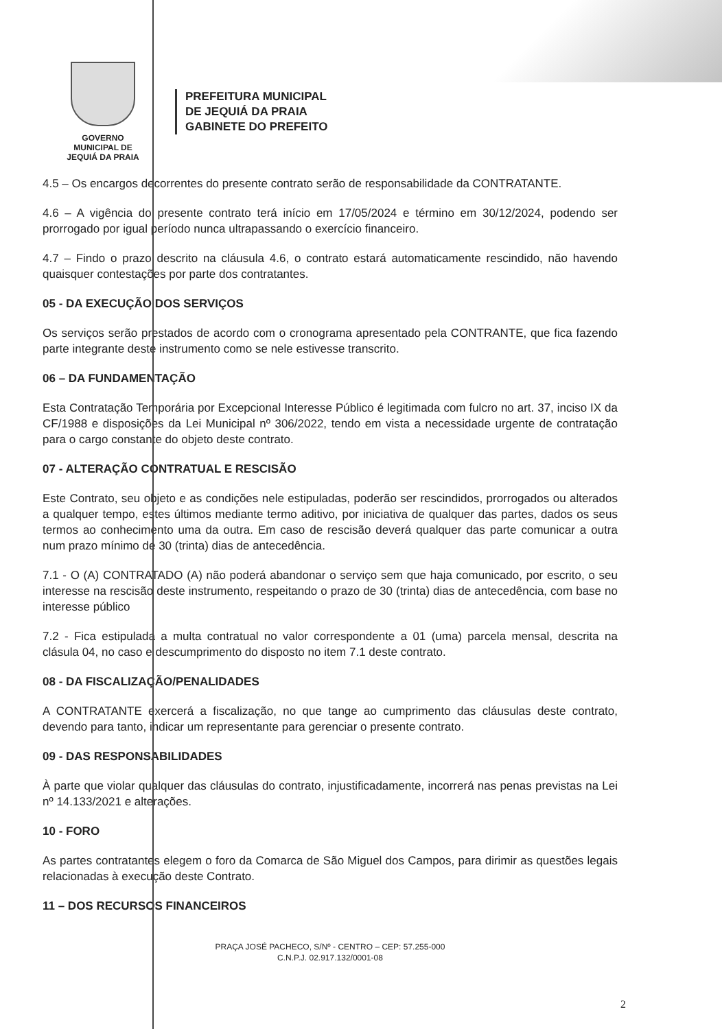GOVERNO MUNICIPAL DE
JEQUIÁ DA PRAIA
PREFEITURA MUNICIPAL
DE JEQUIÁ DA PRAIA
GABINETE DO PREFEITO
4.5 – Os encargos decorrentes do presente contrato serão de responsabilidade da CONTRATANTE.
4.6 – A vigência do presente contrato terá início em 17/05/2024 e término em 30/12/2024, podendo ser prorrogado por igual período nunca ultrapassando o exercício financeiro.
4.7 – Findo o prazo descrito na cláusula 4.6, o contrato estará automaticamente rescindido, não havendo quaisquer contestações por parte dos contratantes.
05 - DA EXECUÇÃO DOS SERVIÇOS
Os serviços serão prestados de acordo com o cronograma apresentado pela CONTRANTE, que fica fazendo parte integrante deste instrumento como se nele estivesse transcrito.
06 – DA FUNDAMENTAÇÃO
Esta Contratação Temporária por Excepcional Interesse Público é legitimada com fulcro no art. 37, inciso IX da CF/1988 e disposições da Lei Municipal nº 306/2022, tendo em vista a necessidade urgente de contratação para o cargo constante do objeto deste contrato.
07 - ALTERAÇÃO CONTRATUAL E RESCISÃO
Este Contrato, seu objeto e as condições nele estipuladas, poderão ser rescindidos, prorrogados ou alterados a qualquer tempo, estes últimos mediante termo aditivo, por iniciativa de qualquer das partes, dados os seus termos ao conhecimento uma da outra. Em caso de rescisão deverá qualquer das parte comunicar a outra num prazo mínimo de 30 (trinta) dias de antecedência.
7.1 - O (A) CONTRATADO (A) não poderá abandonar o serviço sem que haja comunicado, por escrito, o seu interesse na rescisão deste instrumento, respeitando o prazo de 30 (trinta) dias de antecedência, com base no interesse público
7.2 - Fica estipulada a multa contratual no valor correspondente a 01 (uma) parcela mensal, descrita na clásula 04, no caso e descumprimento do disposto no item 7.1 deste contrato.
08 - DA FISCALIZAÇÃO/PENALIDADES
A CONTRATANTE exercerá a fiscalização, no que tange ao cumprimento das cláusulas deste contrato, devendo para tanto, indicar um representante para gerenciar o presente contrato.
09 - DAS RESPONSABILIDADES
À parte que violar qualquer das cláusulas do contrato, injustificadamente, incorrerá nas penas previstas na Lei nº 14.133/2021 e alterações.
10 - FORO
As partes contratantes elegem o foro da Comarca de São Miguel dos Campos, para dirimir as questões legais relacionadas à execução deste Contrato.
11 – DOS RECURSOS FINANCEIROS
PRAÇA JOSÉ PACHECO, S/Nº - CENTRO – CEP: 57.255-000
C.N.P.J. 02.917.132/0001-08
2